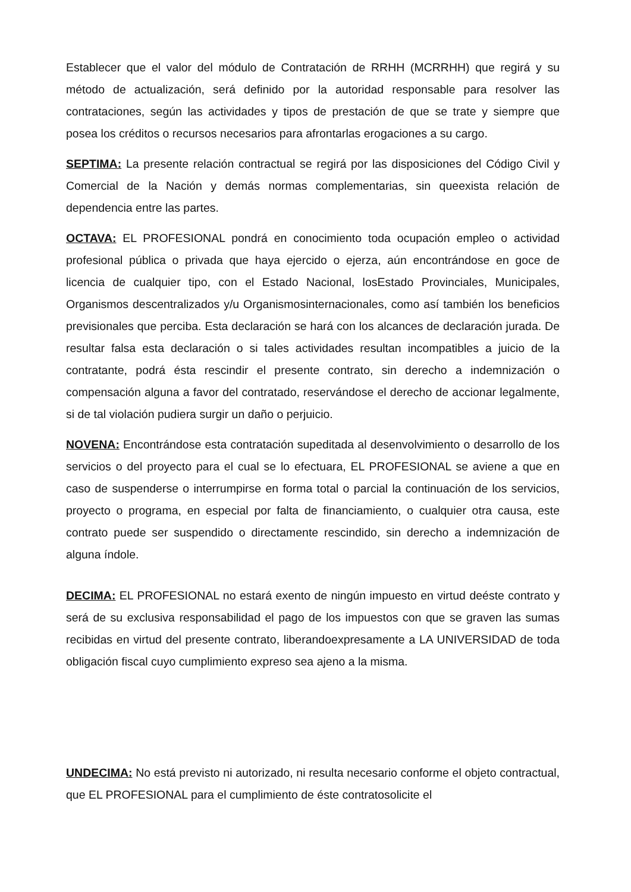Establecer que el valor del módulo de Contratación de RRHH (MCRRHH) que regirá y su método de actualización, será definido por la autoridad responsable para resolver las contrataciones, según las actividades y tipos de prestación de que se trate y siempre que posea los créditos o recursos necesarios para afrontarlas erogaciones a su cargo.
SEPTIMA: La presente relación contractual se regirá por las disposiciones del Código Civil y Comercial de la Nación y demás normas complementarias, sin queexista relación de dependencia entre las partes.
OCTAVA: EL PROFESIONAL pondrá en conocimiento toda ocupación empleo o actividad profesional pública o privada que haya ejercido o ejerza, aún encontrándose en goce de licencia de cualquier tipo, con el Estado Nacional, losEstado Provinciales, Municipales, Organismos descentralizados y/u Organismosinternacionales, como así también los beneficios previsionales que perciba. Esta declaración se hará con los alcances de declaración jurada. De resultar falsa esta declaración o si tales actividades resultan incompatibles a juicio de la contratante, podrá ésta rescindir el presente contrato, sin derecho a indemnización o compensación alguna a favor del contratado, reservándose el derecho de accionar legalmente, si de tal violación pudiera surgir un daño o perjuicio.
NOVENA: Encontrándose esta contratación supeditada al desenvolvimiento o desarrollo de los servicios o del proyecto para el cual se lo efectuara, EL PROFESIONAL se aviene a que en caso de suspenderse o interrumpirse en forma total o parcial la continuación de los servicios, proyecto o programa, en especial por falta de financiamiento, o cualquier otra causa, este contrato puede ser suspendido o directamente rescindido, sin derecho a indemnización de alguna índole.
DECIMA: EL PROFESIONAL no estará exento de ningún impuesto en virtud deéste contrato y será de su exclusiva responsabilidad el pago de los impuestos con que se graven las sumas recibidas en virtud del presente contrato, liberandoexpresamente a LA UNIVERSIDAD de toda obligación fiscal cuyo cumplimiento expreso sea ajeno a la misma.
UNDECIMA: No está previsto ni autorizado, ni resulta necesario conforme el objeto contractual, que EL PROFESIONAL para el cumplimiento de éste contratosolicite el